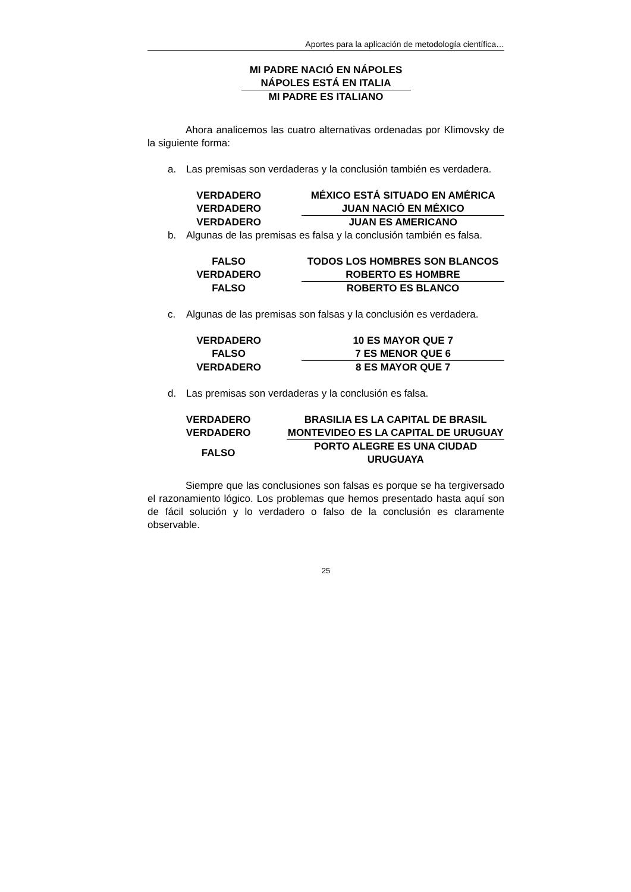Aportes para la aplicación de metodología científica…
MI PADRE NACIÓ EN NÁPOLES
NÁPOLES ESTÁ EN ITALIA
MI PADRE ES ITALIANO
Ahora analicemos las cuatro alternativas ordenadas por Klimovsky de la siguiente forma:
a. Las premisas son verdaderas y la conclusión también es verdadera.
| VERDADERO | | MÉXICO ESTÁ SITUADO EN AMÉRICA |
| VERDADERO | | JUAN NACIÓ EN MÉXICO |
| VERDADERO | | JUAN ES AMERICANO |
b. Algunas de las premisas es falsa y la conclusión también es falsa.
| FALSO | | TODOS LOS HOMBRES SON BLANCOS |
| VERDADERO | | ROBERTO ES HOMBRE |
| FALSO | | ROBERTO ES BLANCO |
c. Algunas de las premisas son falsas y la conclusión es verdadera.
| VERDADERO | | 10 ES MAYOR QUE 7 |
| FALSO | | 7 ES MENOR QUE 6 |
| VERDADERO | | 8 ES MAYOR QUE 7 |
d. Las premisas son verdaderas y la conclusión es falsa.
| VERDADERO | | BRASILIA ES LA CAPITAL DE BRASIL |
| VERDADERO | | MONTEVIDEO ES LA CAPITAL DE URUGUAY |
| FALSO | | PORTO ALEGRE ES UNA CIUDAD URUGUAYA |
Siempre que las conclusiones son falsas es porque se ha tergiversado el razonamiento lógico. Los problemas que hemos presentado hasta aquí son de fácil solución y lo verdadero o falso de la conclusión es claramente observable.
25